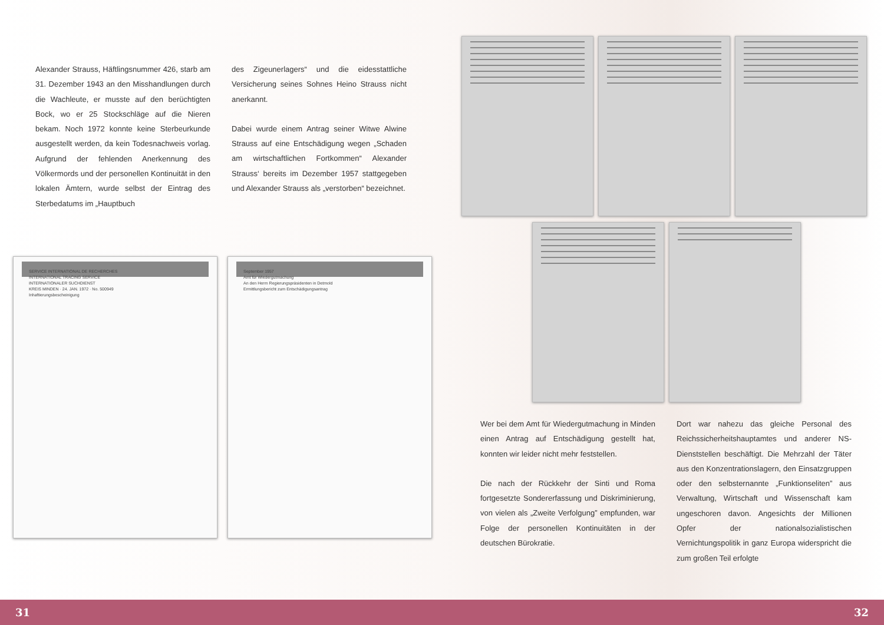Alexander Strauss, Häftlingsnummer 426, starb am 31. Dezember 1943 an den Misshandlungen durch die Wachleute, er musste auf den berüchtigten Bock, wo er 25 Stockschläge auf die Nieren bekam. Noch 1972 konnte keine Sterbeurkunde ausgestellt werden, da kein Todesnachweis vorlag. Aufgrund der fehlenden Anerkennung des Völkermords und der personellen Kontinuität in den lokalen Ämtern, wurde selbst der Eintrag des Sterbedatums im „Hauptbuch
des Zigeunerlagers“ und die eidesstattliche Versicherung seines Sohnes Heino Strauss nicht anerkannt.
Dabei wurde einem Antrag seiner Witwe Alwine Strauss auf eine Entschädigung wegen „Schaden am wirtschaftlichen Fortkommen“ Alexander Strauss‘ bereits im Dezember 1957 stattgegeben und Alexander Strauss als „verstorben“ bezeichnet.
SERVICE INTERNATIONAL DE RECHERCHES
INTERNATIONAL TRACING SERVICE
INTERNATIONALER SUCHDIENST
KREIS MINDEN · 24. JAN. 1972 · No. 500949
Inhaftierungsbescheinigung
September 1957
Amt für Wiedergutmachung
An den Herrn Regierungspräsidenten in Detmold
Ermittlungsbericht zum Entschädigungsantrag
Wer bei dem Amt für Wiedergutmachung in Minden einen Antrag auf Entschädigung gestellt hat, konnten wir leider nicht mehr feststellen.
Die nach der Rückkehr der Sinti und Roma fortgesetzte Sondererfassung und Diskriminierung, von vielen als „Zweite Verfolgung” empfunden, war Folge der personellen Kontinuitäten in der deutschen Bürokratie.
Dort war nahezu das gleiche Personal des Reichssicherheitshauptamtes und anderer NS-Dienststellen beschäftigt. Die Mehrzahl der Täter aus den Konzentrationslagern, den Einsatzgruppen oder den selbsternannte „Funktionseliten” aus Verwaltung, Wirtschaft und Wissenschaft kam ungeschoren davon. Angesichts der Millionen Opfer der nationalsozialistischen Vernichtungspolitik in ganz Europa widerspricht die zum großen Teil erfolgte
31 32